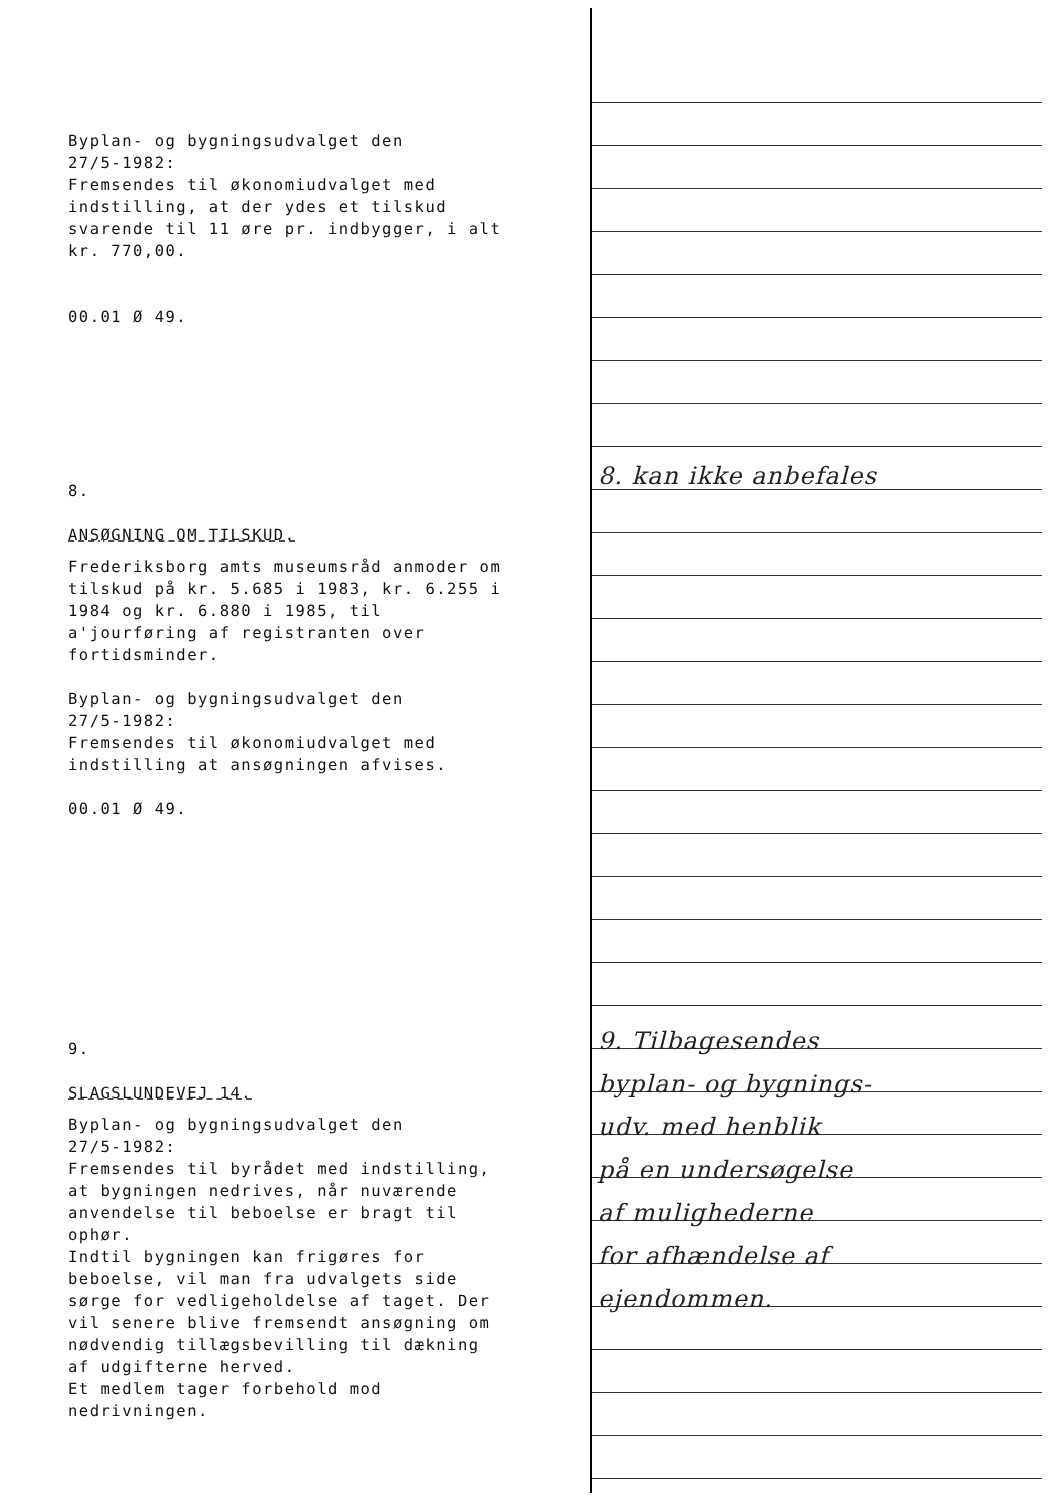Byplan- og bygningsudvalget den
27/5-1982:
Fremsendes til økonomiudvalget med
indstilling, at der ydes et tilskud
svarende til 11 øre pr. indbygger, i alt
kr. 770,00.
00.01 Ø 49.
8.
ANSØGNING OM TILSKUD.
Frederiksborg amts museumsråd anmoder om
tilskud på kr. 5.685 i 1983, kr. 6.255 i
1984 og kr. 6.880 i 1985, til
a'jourføring af registranten over
fortidsminder.
Byplan- og bygningsudvalget den
27/5-1982:
Fremsendes til økonomiudvalget med
indstilling at ansøgningen afvises.
00.01 Ø 49.
9.
SLAGSLUNDEVEJ 14.
Byplan- og bygningsudvalget den
27/5-1982:
Fremsendes til byrådet med indstilling,
at bygningen nedrives, når nuværende
anvendelse til beboelse er bragt til
ophør.
Indtil bygningen kan frigøres for
beboelse, vil man fra udvalgets side
sørge for vedligeholdelse af taget. Der
vil senere blive fremsendt ansøgning om
nødvendig tillægsbevilling til dækning
af udgifterne herved.
Et medlem tager forbehold mod
nedrivningen.
8. kan ikke anbefales
9. Tilbagesendes
byplan- og bygnings-
udv. med henblik
på en undersøgelse
af mulighederne
for afhændelse af
ejendommen.